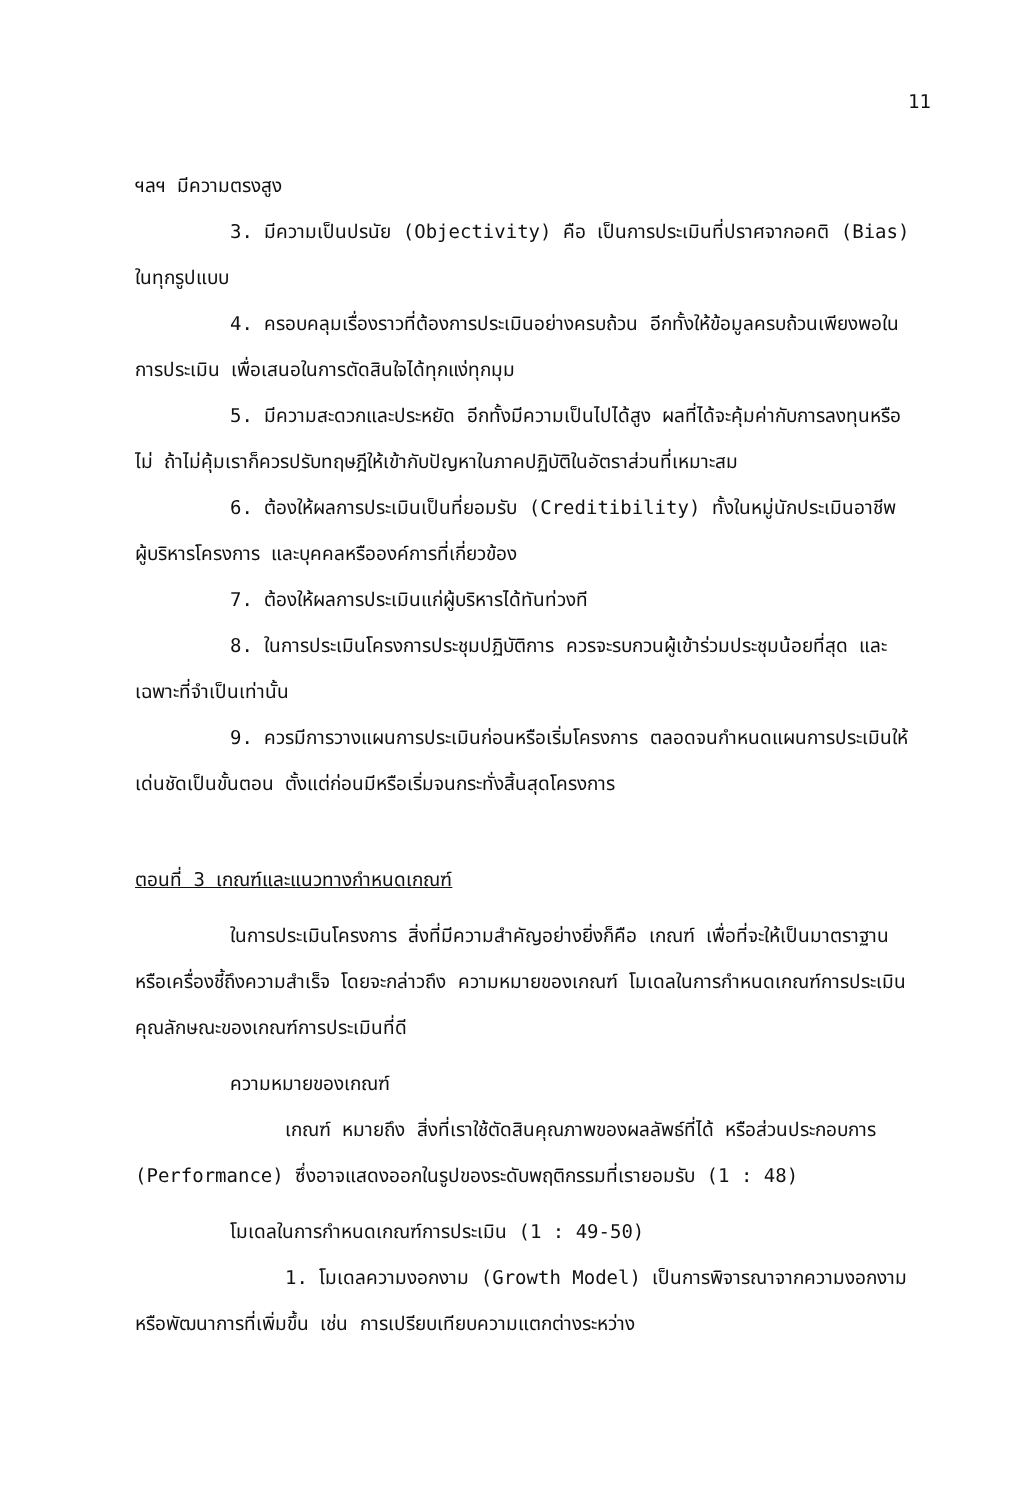11
ฯลฯ มีความตรงสูง
3. มีความเป็นปรนัย (Objectivity) คือ เป็นการประเมินที่ปราศจากอคติ (Bias) ในทุกรูปแบบ
4. ครอบคลุมเรื่องราวที่ต้องการประเมินอย่างครบถ้วน อีกทั้งให้ข้อมูลครบถ้วนเพียงพอในการประเมิน เพื่อเสนอในการตัดสินใจได้ทุกแง่ทุกมุม
5. มีความสะดวกและประหยัด อีกทั้งมีความเป็นไปได้สูง ผลที่ได้จะคุ้มค่ากับการลงทุนหรือไม่ ถ้าไม่คุ้มเราก็ควรปรับทฤษฎีให้เข้ากับปัญหาในภาคปฏิบัติในอัตราส่วนที่เหมาะสม
6. ต้องให้ผลการประเมินเป็นที่ยอมรับ (Creditibility) ทั้งในหมู่นักประเมินอาชีพ ผู้บริหารโครงการ และบุคคลหรือองค์การที่เกี่ยวข้อง
7. ต้องให้ผลการประเมินแก่ผู้บริหารได้ทันท่วงที
8. ในการประเมินโครงการประชุมปฏิบัติการ ควรจะรบกวนผู้เข้าร่วมประชุมน้อยที่สุด และเฉพาะที่จำเป็นเท่านั้น
9. ควรมีการวางแผนการประเมินก่อนหรือเริ่มโครงการ ตลอดจนกำหนดแผนการประเมินให้เด่นชัดเป็นขั้นตอน ตั้งแต่ก่อนมีหรือเริ่มจนกระทั่งสิ้นสุดโครงการ
ตอนที่ 3 เกณฑ์และแนวทางกำหนดเกณฑ์
ในการประเมินโครงการ สิ่งที่มีความสำคัญอย่างยิ่งก็คือ เกณฑ์ เพื่อที่จะให้เป็นมาตราฐานหรือเครื่องชี้ถึงความสำเร็จ โดยจะกล่าวถึง ความหมายของเกณฑ์ โมเดลในการกำหนดเกณฑ์การประเมิน คุณลักษณะของเกณฑ์การประเมินที่ดี
ความหมายของเกณฑ์
เกณฑ์ หมายถึง สิ่งที่เราใช้ตัดสินคุณภาพของผลลัพธ์ที่ได้ หรือส่วนประกอบการ (Performance) ซึ่งอาจแสดงออกในรูปของระดับพฤติกรรมที่เรายอมรับ (1 : 48)
โมเดลในการกำหนดเกณฑ์การประเมิน (1 : 49-50)
1. โมเดลความงอกงาม (Growth Model) เป็นการพิจารณาจากความงอกงามหรือพัฒนาการที่เพิ่มขึ้น เช่น การเปรียบเทียบความแตกต่างระหว่าง